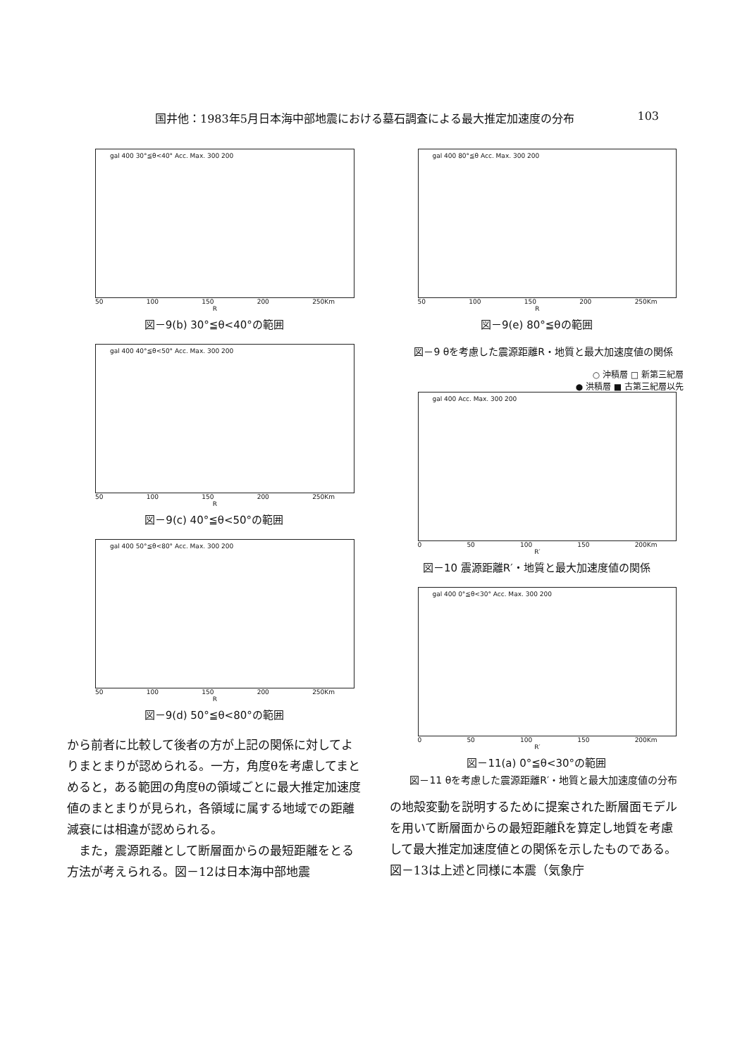国井他：1983年5月日本海中部地震における墓石調査による最大推定加速度の分布 103
gal 400 30°≦θ<40° Acc. Max. 300 200
50 100 150 200 250Km
R
図－9(b) 30°≦θ<40°の範囲
gal 400 40°≦θ<50° Acc. Max. 300 200
50 100 150 200 250Km
R
図－9(c) 40°≦θ<50°の範囲
gal 400 50°≦θ<80° Acc. Max. 300 200
50 100 150 200 250Km
R
図－9(d) 50°≦θ<80°の範囲
から前者に比較して後者の方が上記の関係に対してよりまとまりが認められる。一方，角度θを考慮してまとめると，ある範囲の角度θの領域ごとに最大推定加速度値のまとまりが見られ，各領域に属する地域での距離減衰には相違が認められる。
　また，震源距離として断層面からの最短距離をとる方法が考えられる。図－12は日本海中部地震
gal 400 80°≦θ Acc. Max. 300 200
50 100 150 200 250Km
R
図－9(e) 80°≦θの範囲
図－9 θを考慮した震源距離R・地質と最大加速度値の関係
○ 沖積層 □ 新第三紀層
● 洪積層 ■ 古第三紀層以先
gal 400 Acc. Max. 300 200
0 50 100 150 200Km
R′
図－10 震源距離R′・地質と最大加速度値の関係
gal 400 0°≦θ<30° Acc. Max. 300 200
0 50 100 150 200Km
R′
図－11(a) 0°≦θ<30°の範囲
図－11 θを考慮した震源距離R′・地質と最大加速度値の分布
の地殻変動を説明するために提案された断層面モデルを用いて断層面からの最短距離R̃を算定し地質を考慮して最大推定加速度値との関係を示したものである。図－13は上述と同様に本震（気象庁